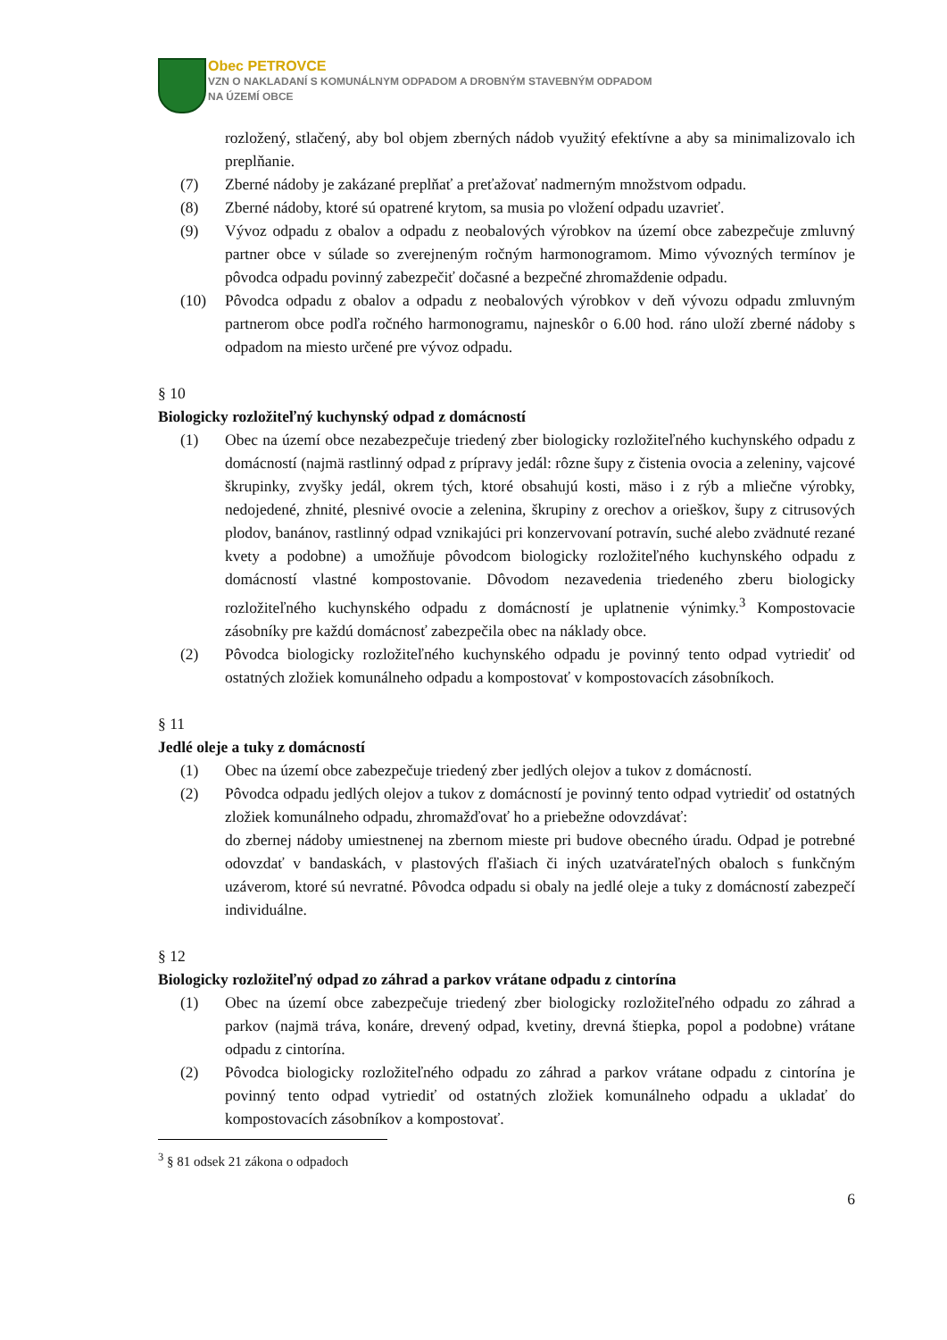Obec PETROVCE
VZN O NAKLADANÍ S KOMUNÁLNYM ODPADOM A DROBNÝM STAVEBNÝM ODPADOM
NA ÚZEMÍ OBCE
rozložený, stlačený, aby bol objem zberných nádob využitý efektívne a aby sa minimalizovalo ich preplňanie.
(7) Zberné nádoby je zakázané preplňať a preťažovať nadmerným množstvom odpadu.
(8) Zberné nádoby, ktoré sú opatrené krytom, sa musia po vložení odpadu uzavrieť.
(9) Vývoz odpadu z obalov a odpadu z neobalových výrobkov na území obce zabezpečuje zmluvný partner obce v súlade so zverejneným ročným harmonogramom. Mimo vývozných termínov je pôvodca odpadu povinný zabezpečiť dočasné a bezpečné zhromaždenie odpadu.
(10) Pôvodca odpadu z obalov a odpadu z neobalových výrobkov v deň vývozu odpadu zmluvným partnerom obce podľa ročného harmonogramu, najneskôr o 6.00 hod. ráno uloží zberné nádoby s odpadom na miesto určené pre vývoz odpadu.
§ 10
Biologicky rozložiteľný kuchynský odpad z domácností
(1) Obec na území obce nezabezpečuje triedený zber biologicky rozložiteľného kuchynského odpadu z domácností (najmä rastlinný odpad z prípravy jedál: rôzne šupy z čistenia ovocia a zeleniny, vajcové škrupinky, zvyšky jedál, okrem tých, ktoré obsahujú kosti, mäso i z rýb a mliečne výrobky, nedojedené, zhnité, plesnivé ovocie a zelenina, škrupiny z orechov a orieškov, šupy z citrusových plodov, banánov, rastlinný odpad vznikajúci pri konzervovaní potravín, suché alebo zvädnuté rezané kvety a podobne) a umožňuje pôvodcom biologicky rozložiteľného kuchynského odpadu z domácností vlastné kompostovanie. Dôvodom nezavedenia triedeného zberu biologicky rozložiteľného kuchynského odpadu z domácností je uplatnenie výnimky.<sup>3</sup> Kompostovacie zásobníky pre každú domácnosť zabezpečila obec na náklady obce.
(2) Pôvodca biologicky rozložiteľného kuchynského odpadu je povinný tento odpad vytriediť od ostatných zložiek komunálneho odpadu a kompostovať v kompostovacích zásobníkoch.
§ 11
Jedlé oleje a tuky z domácností
(1) Obec na území obce zabezpečuje triedený zber jedlých olejov a tukov z domácností.
(2) Pôvodca odpadu jedlých olejov a tukov z domácností je povinný tento odpad vytriediť od ostatných zložiek komunálneho odpadu, zhromažďovať ho a priebežne odovzdávať:
do zbernej nádoby umiestnenej na zbernom mieste pri budove obecného úradu. Odpad je potrebné odovzdať v bandaskách, v plastových fľašiach či iných uzatvárateľných obaloch s funkčným uzáverom, ktoré sú nevratné. Pôvodca odpadu si obaly na jedlé oleje a tuky z domácností zabezpečí individuálne.
§ 12
Biologicky rozložiteľný odpad zo záhrad a parkov vrátane odpadu z cintorína
(1) Obec na území obce zabezpečuje triedený zber biologicky rozložiteľného odpadu zo záhrad a parkov (najmä tráva, konáre, drevený odpad, kvetiny, drevná štiepka, popol a podobne) vrátane odpadu z cintorína.
(2) Pôvodca biologicky rozložiteľného odpadu zo záhrad a parkov vrátane odpadu z cintorína je povinný tento odpad vytriediť od ostatných zložiek komunálneho odpadu a ukladať do kompostovacích zásobníkov a kompostovať.
<sup>3</sup> § 81 odsek 21 zákona o odpadoch
6